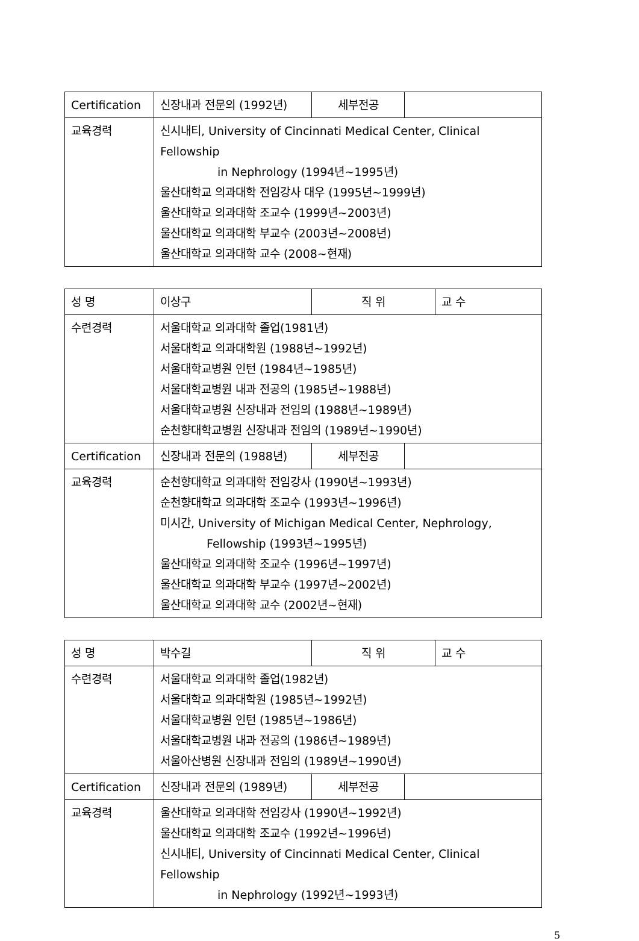| Certification | 신장내과 전문의 (1992년) | 세부전공 | |
| 교육경력 | 신시내티, University of Cincinnati Medical Center, Clinical Fellowship in Nephrology (1994년~1995년) 울산대학교 의과대학 전임강사 대우 (1995년~1999년) 울산대학교 의과대학 조교수 (1999년~2003년) 울산대학교 의과대학 부교수 (2003년~2008년) 울산대학교 의과대학 교수 (2008~현재) | | |
| 성 명 | 이상구 | 직 위 | | 교 수 |
| 수련경력 | 서울대학교 의과대학 졸업(1981년) 서울대학교 의과대학원 (1988년~1992년) 서울대학교병원 인턴 (1984년~1985년) 서울대학교병원 내과 전공의 (1985년~1988년) 서울대학교병원 신장내과 전임의 (1988년~1989년) 순천향대학교병원 신장내과 전임의 (1989년~1990년) | | | |
| Certification | 신장내과 전문의 (1988년) | 세부전공 | | |
| 교육경력 | 순천향대학교 의과대학 전임강사 (1990년~1993년) 순천향대학교 의과대학 조교수 (1993년~1996년) 미시간, University of Michigan Medical Center, Nephrology, Fellowship (1993년~1995년) 울산대학교 의과대학 조교수 (1996년~1997년) 울산대학교 의과대학 부교수 (1997년~2002년) 울산대학교 의과대학 교수 (2002년~현재) | | | |
| 성 명 | 박수길 | 직 위 | | 교 수 |
| 수련경력 | 서울대학교 의과대학 졸업(1982년) 서울대학교 의과대학원 (1985년~1992년) 서울대학교병원 인턴 (1985년~1986년) 서울대학교병원 내과 전공의 (1986년~1989년) 서울아산병원 신장내과 전임의 (1989년~1990년) | | | |
| Certification | 신장내과 전문의 (1989년) | 세부전공 | | |
| 교육경력 | 울산대학교 의과대학 전임강사 (1990년~1992년) 울산대학교 의과대학 조교수 (1992년~1996년) 신시내티, University of Cincinnati Medical Center, Clinical Fellowship in Nephrology (1992년~1993년) | | | |
5